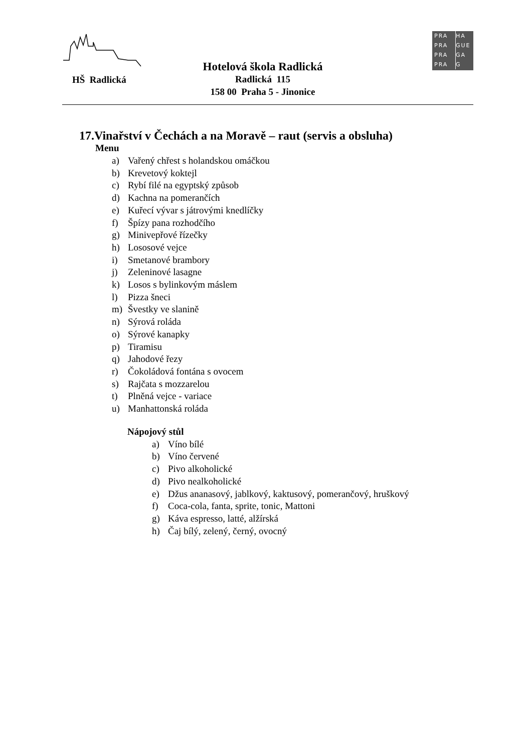HŠ Radlická
Hotelová škola Radlická
Radlická 115
158 00 Praha 5 - Jinonice
PRA HA
PRA GUE
PRA GA
PRA G
17.Vinařství v Čechách a na Moravě – raut (servis a obsluha)
Menu
a) Vařený chřest s holandskou omáčkou
b) Krevetový koktejl
c) Rybí filé na egyptský způsob
d) Kachna na pomerančích
e) Kuřecí vývar s játrovými knedlíčky
f) Špízy pana rozhodčího
g) Minivepřové řízečky
h) Lososové vejce
i) Smetanové brambory
j) Zeleninové lasagne
k) Losos s bylinkovým máslem
l) Pizza šneci
m) Švestky ve slanině
n) Sýrová roláda
o) Sýrové kanapky
p) Tiramisu
q) Jahodové řezy
r) Čokoládová fontána s ovocem
s) Rajčata s mozzarelou
t) Plněná vejce - variace
u) Manhattonská roláda
Nápojový stůl
a) Víno bílé
b) Víno červené
c) Pivo alkoholické
d) Pivo nealkoholické
e) Džus ananasový, jablkový, kaktusový, pomerančový, hruškový
f) Coca-cola, fanta, sprite, tonic, Mattoni
g) Káva espresso, latté, alžírská
h) Čaj bílý, zelený, černý, ovocný